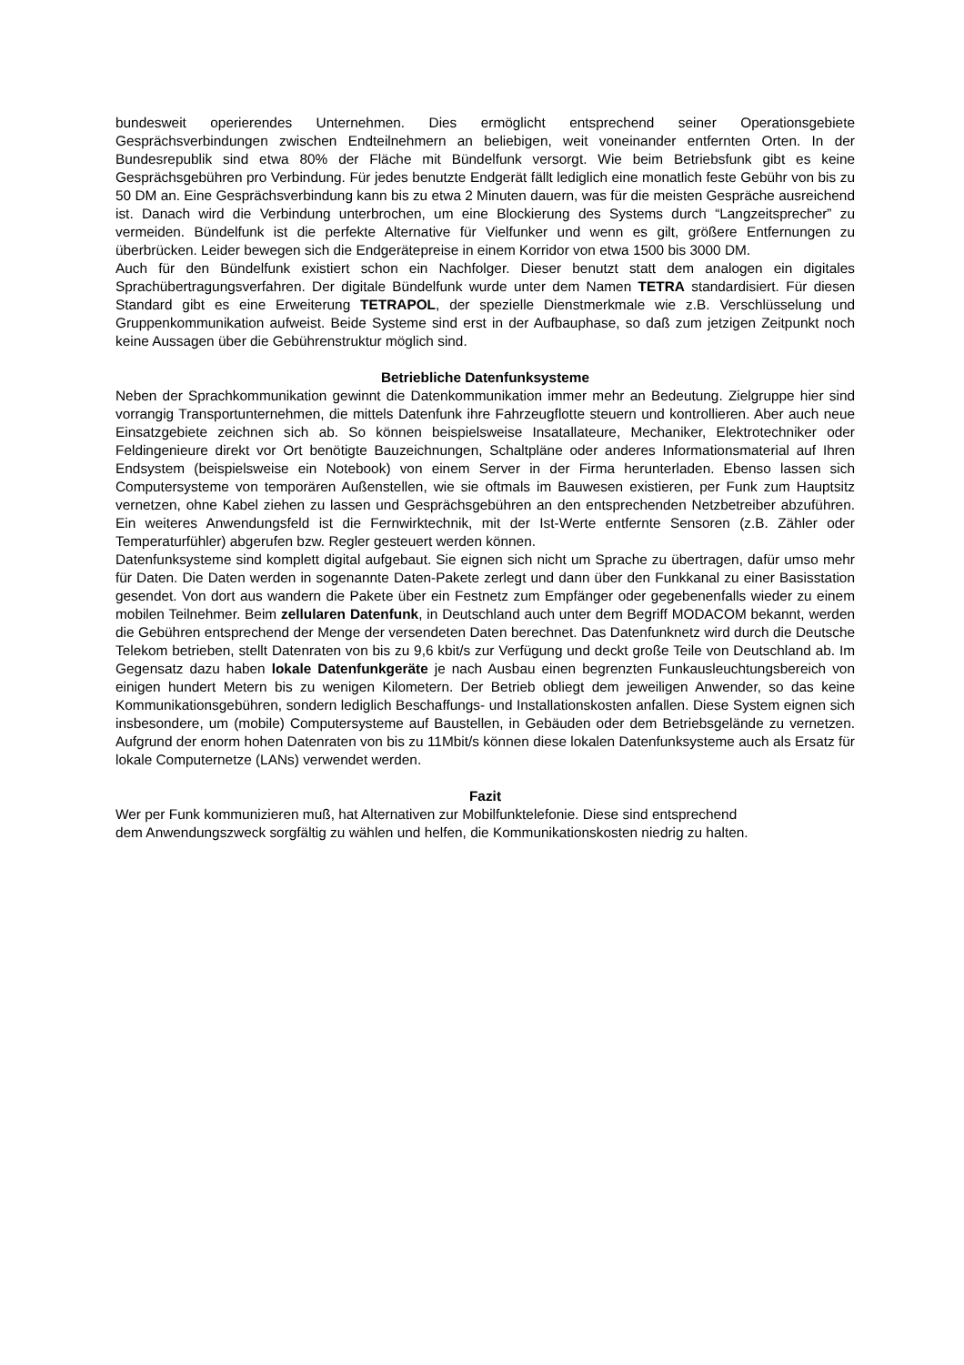bundesweit operierendes Unternehmen. Dies ermöglicht entsprechend seiner Operationsgebiete Gesprächsverbindungen zwischen Endteilnehmern an beliebigen, weit voneinander entfernten Orten. In der Bundesrepublik sind etwa 80% der Fläche mit Bündelfunk versorgt. Wie beim Betriebsfunk gibt es keine Gesprächsgebühren pro Verbindung. Für jedes benutzte Endgerät fällt lediglich eine monatlich feste Gebühr von bis zu 50 DM an. Eine Gesprächsverbindung kann bis zu etwa 2 Minuten dauern, was für die meisten Gespräche ausreichend ist. Danach wird die Verbindung unterbrochen, um eine Blockierung des Systems durch “Langzeitsprecher” zu vermeiden. Bündelfunk ist die perfekte Alternative für Vielfunker und wenn es gilt, größere Entfernungen zu überbrücken. Leider bewegen sich die Endgerätepreise in einem Korridor von etwa 1500 bis 3000 DM.
Auch für den Bündelfunk existiert schon ein Nachfolger. Dieser benutzt statt dem analogen ein digitales Sprachübertragungsverfahren. Der digitale Bündelfunk wurde unter dem Namen TETRA standardisiert. Für diesen Standard gibt es eine Erweiterung TETRAPOL, der spezielle Dienstmerkmale wie z.B. Verschlüsselung und Gruppenkommunikation aufweist. Beide Systeme sind erst in der Aufbauphase, so daß zum jetzigen Zeitpunkt noch keine Aussagen über die Gebührenstruktur möglich sind.
Betriebliche Datenfunksysteme
Neben der Sprachkommunikation gewinnt die Datenkommunikation immer mehr an Bedeutung. Zielgruppe hier sind vorrangig Transportunternehmen, die mittels Datenfunk ihre Fahrzeugflotte steuern und kontrollieren. Aber auch neue Einsatzgebiete zeichnen sich ab. So können beispielsweise Insatallateure, Mechaniker, Elektrotechniker oder Feldingenieure direkt vor Ort benötigte Bauzeichnungen, Schaltpläne oder anderes Informationsmaterial auf Ihren Endsystem (beispielsweise ein Notebook) von einem Server in der Firma herunterladen. Ebenso lassen sich Computersysteme von temporären Außenstellen, wie sie oftmals im Bauwesen existieren, per Funk zum Hauptsitz vernetzen, ohne Kabel ziehen zu lassen und Gesprächsgebühren an den entsprechenden Netzbetreiber abzuführen. Ein weiteres Anwendungsfeld ist die Fernwirktechnik, mit der Ist-Werte entfernte Sensoren (z.B. Zähler oder Temperaturfühler) abgerufen bzw. Regler gesteuert werden können.
Datenfunksysteme sind komplett digital aufgebaut. Sie eignen sich nicht um Sprache zu übertragen, dafür umso mehr für Daten. Die Daten werden in sogenannte Daten-Pakete zerlegt und dann über den Funkkanal zu einer Basisstation gesendet. Von dort aus wandern die Pakete über ein Festnetz zum Empfänger oder gegebenenfalls wieder zu einem mobilen Teilnehmer. Beim zellularen Datenfunk, in Deutschland auch unter dem Begriff MODACOM bekannt, werden die Gebühren entsprechend der Menge der versendeten Daten berechnet. Das Datenfunknetz wird durch die Deutsche Telekom betrieben, stellt Datenraten von bis zu 9,6 kbit/s zur Verfügung und deckt große Teile von Deutschland ab. Im Gegensatz dazu haben lokale Datenfunkgeräte je nach Ausbau einen begrenzten Funkausleuchtungsbereich von einigen hundert Metern bis zu wenigen Kilometern. Der Betrieb obliegt dem jeweiligen Anwender, so das keine Kommunikationsgebühren, sondern lediglich Beschaffungs- und Installationskosten anfallen. Diese System eignen sich insbesondere, um (mobile) Computersysteme auf Baustellen, in Gebäuden oder dem Betriebsgelände zu vernetzen. Aufgrund der enorm hohen Datenraten von bis zu 11Mbit/s können diese lokalen Datenfunksysteme auch als Ersatz für lokale Computernetze (LANs) verwendet werden.
Fazit
Wer per Funk kommunizieren muß, hat Alternativen zur Mobilfunktelefonie. Diese sind entsprechend
dem Anwendungszweck sorgfältig zu wählen und helfen, die Kommunikationskosten niedrig zu halten.